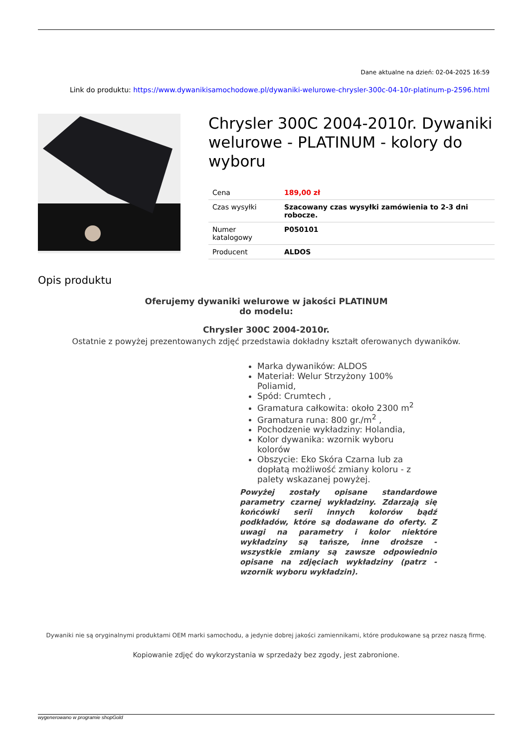Dane aktualne na dzień: 02-04-2025 16:59
Link do produktu: https://www.dywanikisamochodowe.pl/dywaniki-welurowe-chrysler-300c-04-10r-platinum-p-2596.html
Chrysler 300C 2004-2010r. Dywaniki welurowe - PLATINUM - kolory do wyboru
| Cena | 189,00 zł |
| Czas wysyłki | Szacowany czas wysyłki zamówienia to 2-3 dni robocze. |
| Numer katalogowy | P050101 |
| Producent | ALDOS |
Opis produktu
Oferujemy dywaniki welurowe w jakości PLATINUM
do modelu:
Chrysler 300C 2004-2010r.
Ostatnie z powyżej prezentowanych zdjęć przedstawia dokładny kształt oferowanych dywaników.
Marka dywaników: ALDOS
Materiał: Welur Strzyżony 100% Poliamid,
Spód: Crumtech ,
Gramatura całkowita: około 2300 m<sup>2</sup>
Gramatura runa: 800 gr./m<sup>2</sup> ,
Pochodzenie wykładziny: Holandia,
Kolor dywanika: wzornik wyboru kolorów
Obszycie: Eko Skóra Czarna lub za dopłatą możliwość zmiany koloru - z palety wskazanej powyżej.
Powyżej zostały opisane standardowe parametry czarnej wykładziny. Zdarzają się końcówki serii innych kolorów bądź podkładów, które są dodawane do oferty. Z uwagi na parametry i kolor niektóre wykładziny są tańsze, inne droższe - wszystkie zmiany są zawsze odpowiednio opisane na zdjęciach wykładziny (patrz - wzornik wyboru wykładzin).
Dywaniki nie są oryginalnymi produktami OEM marki samochodu, a jedynie dobrej jakości zamiennikami, które produkowane są przez naszą firmę.
Kopiowanie zdjęć do wykorzystania w sprzedaży bez zgody, jest zabronione.
wygenerowano w programie shopGold